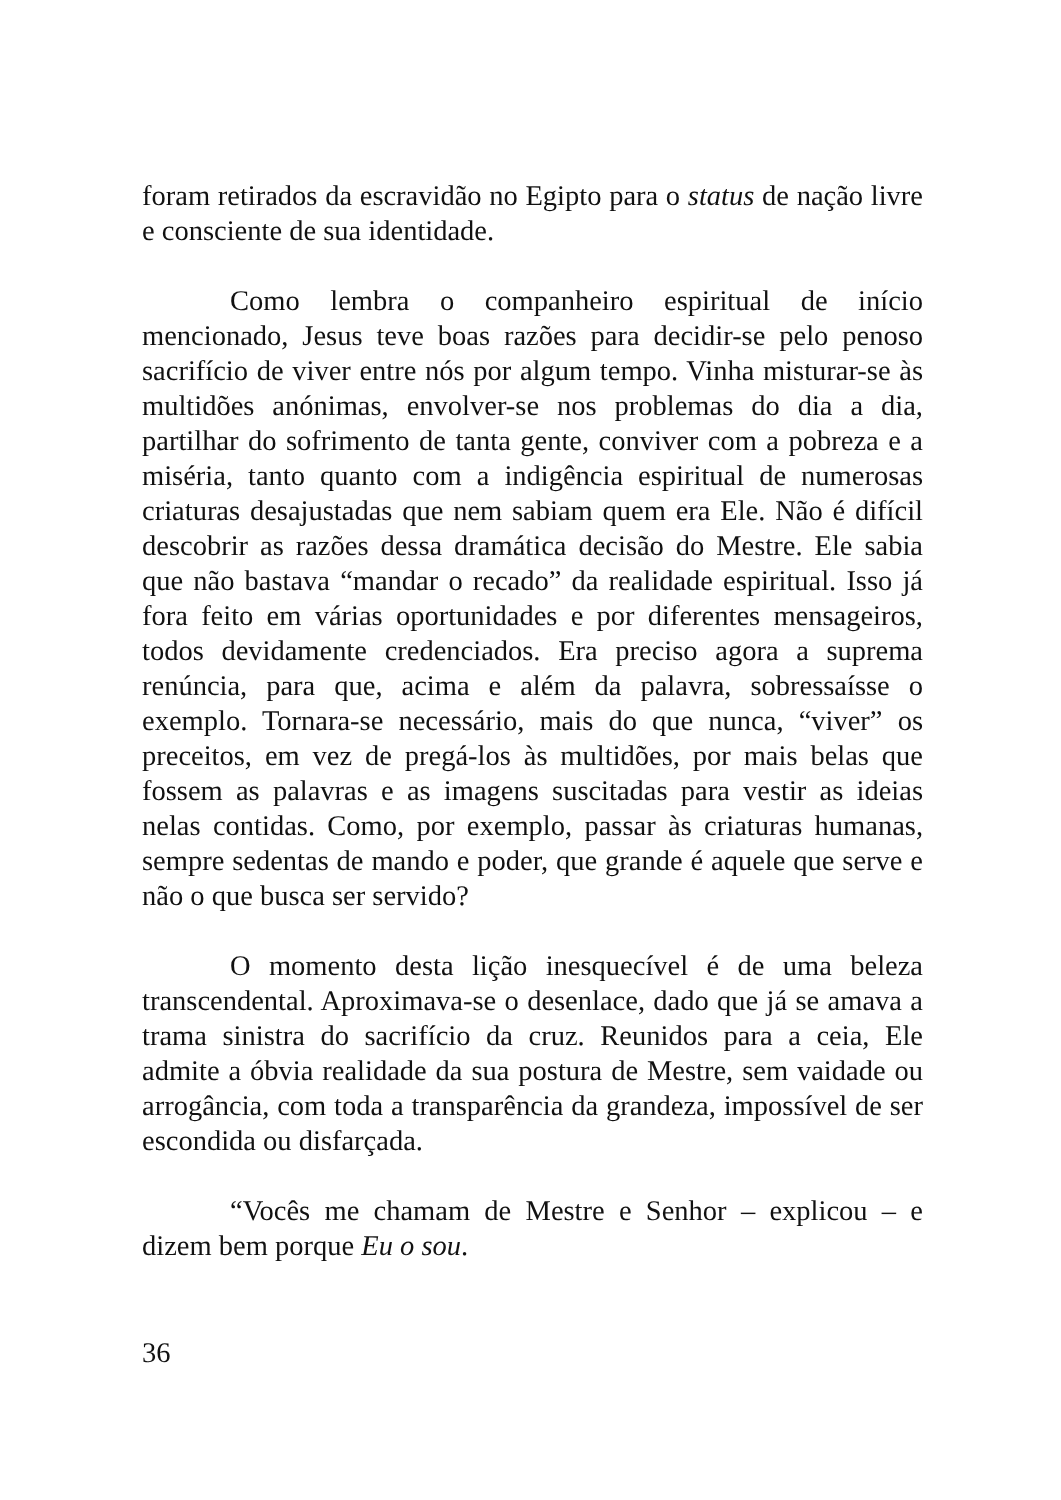foram retirados da escravidão no Egipto para o status de nação livre e consciente de sua identidade.
Como lembra o companheiro espiritual de início mencionado, Jesus teve boas razões para decidir-se pelo penoso sacrifício de viver entre nós por algum tempo. Vinha misturar-se às multidões anónimas, envolver-se nos problemas do dia a dia, partilhar do sofrimento de tanta gente, conviver com a pobreza e a miséria, tanto quanto com a indigência espiritual de numerosas criaturas desajustadas que nem sabiam quem era Ele. Não é difícil descobrir as razões dessa dramática decisão do Mestre. Ele sabia que não bastava “mandar o recado” da realidade espiritual. Isso já fora feito em várias oportunidades e por diferentes mensageiros, todos devidamente credenciados. Era preciso agora a suprema renúncia, para que, acima e além da palavra, sobressaísse o exemplo. Tornara-se necessário, mais do que nunca, “viver” os preceitos, em vez de pregá-los às multidões, por mais belas que fossem as palavras e as imagens suscitadas para vestir as ideias nelas contidas. Como, por exemplo, passar às criaturas humanas, sempre sedentas de mando e poder, que grande é aquele que serve e não o que busca ser servido?
O momento desta lição inesquecível é de uma beleza transcendental. Aproximava-se o desenlace, dado que já se amava a trama sinistra do sacrifício da cruz. Reunidos para a ceia, Ele admite a óbvia realidade da sua postura de Mestre, sem vaidade ou arrogância, com toda a transparência da grandeza, impossível de ser escondida ou disfarçada.
“Vocês me chamam de Mestre e Senhor – explicou – e dizem bem porque Eu o sou.
36